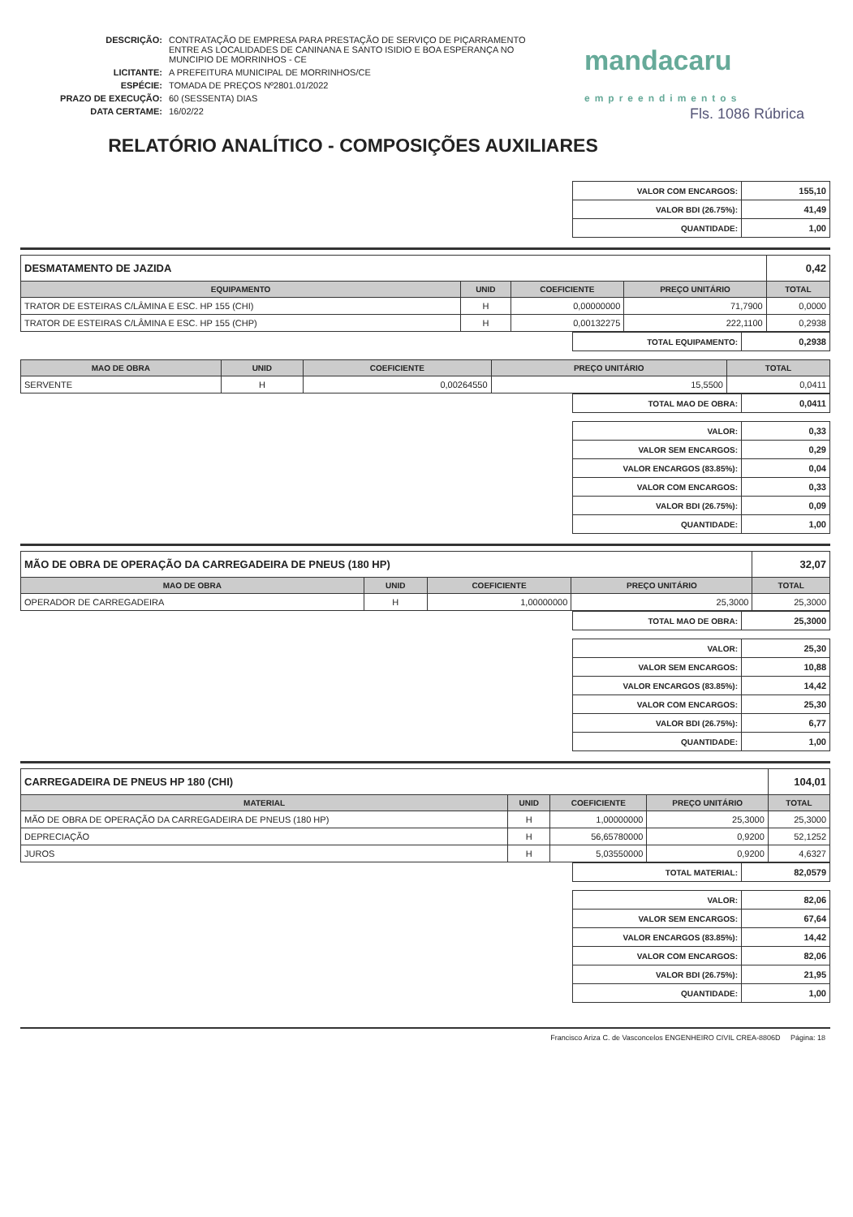mandacaru
empreendimentos
| DESCRIÇÃO: | CONTRATAÇÃO DE EMPRESA PARA PRESTAÇÃO DE SERVIÇO DE PIÇARRAMENTO ENTRE AS LOCALIDADES DE CANINANA E SANTO ISIDIO E BOA ESPERANÇA NO MUNCIPIO DE MORRINHOS - CE |
| LICITANTE: | A PREFEITURA MUNICIPAL DE MORRINHOS/CE |
| ESPÉCIE: | TOMADA DE PREÇOS Nº2801.01/2022 |
| PRAZO DE EXECUÇÃO: | 60 (SESSENTA) DIAS |
| DATA CERTAME: | 16/02/22 |
Fls. 1086 Rúbrica
RELATÓRIO ANALÍTICO - COMPOSIÇÕES AUXILIARES
| VALOR COM ENCARGOS: | 155,10 |
| VALOR BDI (26.75%): | 41,49 |
| QUANTIDADE: | 1,00 |
| DESMATAMENTO DE JAZIDA | | | | 0,42 |
| EQUIPAMENTO | UNID | COEFICIENTE | PREÇO UNITÁRIO | TOTAL |
| TRATOR DE ESTEIRAS C/LÂMINA E ESC. HP 155 (CHI) | H | 0,00000000 | 71,7900 | 0,0000 |
| TRATOR DE ESTEIRAS C/LÂMINA E ESC. HP 155 (CHP) | H | 0,00132275 | 222,1100 | 0,2938 |
| TOTAL EQUIPAMENTO: | 0,2938 |
| MAO DE OBRA | UNID | COEFICIENTE | PREÇO UNITÁRIO | TOTAL |
| --- | --- | --- | --- | --- |
| SERVENTE | H | 0,00264550 | 15,5500 | 0,0411 |
| TOTAL MAO DE OBRA: | 0,0411 |
| VALOR: | 0,33 |
| VALOR SEM ENCARGOS: | 0,29 |
| VALOR ENCARGOS (83.85%): | 0,04 |
| VALOR COM ENCARGOS: | 0,33 |
| VALOR BDI (26.75%): | 0,09 |
| QUANTIDADE: | 1,00 |
| MÃO DE OBRA DE OPERAÇÃO DA CARREGADEIRA DE PNEUS (180 HP) | | | | 32,07 |
| MAO DE OBRA | UNID | COEFICIENTE | PREÇO UNITÁRIO | TOTAL |
| OPERADOR DE CARREGADEIRA | H | 1,00000000 | 25,3000 | 25,3000 |
| TOTAL MAO DE OBRA: | 25,3000 |
| VALOR: | 25,30 |
| VALOR SEM ENCARGOS: | 10,88 |
| VALOR ENCARGOS (83.85%): | 14,42 |
| VALOR COM ENCARGOS: | 25,30 |
| VALOR BDI (26.75%): | 6,77 |
| QUANTIDADE: | 1,00 |
| CARREGADEIRA DE PNEUS HP 180 (CHI) | | | | 104,01 |
| MATERIAL | UNID | COEFICIENTE | PREÇO UNITÁRIO | TOTAL |
| MÃO DE OBRA DE OPERAÇÃO DA CARREGADEIRA DE PNEUS (180 HP) | H | 1,00000000 | 25,3000 | 25,3000 |
| DEPRECIAÇÃO | H | 56,65780000 | 0,9200 | 52,1252 |
| JUROS | H | 5,03550000 | 0,9200 | 4,6327 |
| TOTAL MATERIAL: | 82,0579 |
| VALOR: | 82,06 |
| VALOR SEM ENCARGOS: | 67,64 |
| VALOR ENCARGOS (83.85%): | 14,42 |
| VALOR COM ENCARGOS: | 82,06 |
| VALOR BDI (26.75%): | 21,95 |
| QUANTIDADE: | 1,00 |
Francisco Ariza C. de Vasconcelos ENGENHEIRO CIVIL CREA-8806D Página: 18